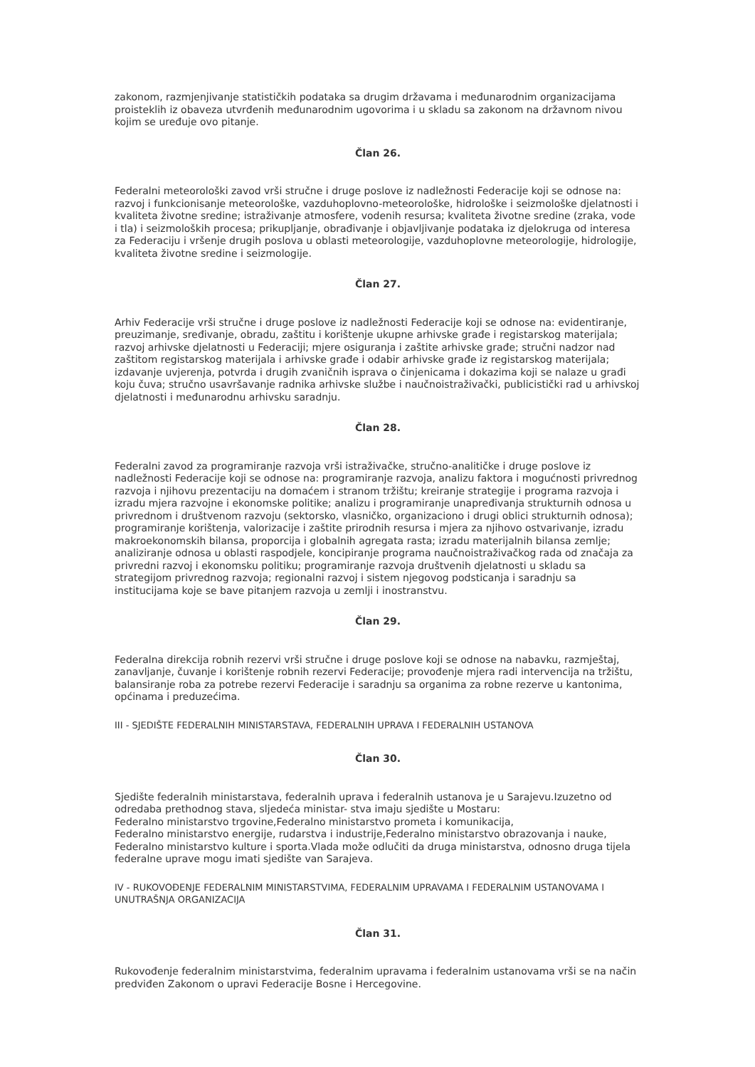zakonom, razmjenjivanje statističkih podataka sa drugim državama i međunarodnim organizacijama proisteklih iz obaveza utvrđenih međunarodnim ugovorima i u skladu sa zakonom na državnom nivou kojim se uređuje ovo pitanje.
Član 26.
Federalni meteorološki zavod vrši stručne i druge poslove iz nadležnosti Federacije koji se odnose na: razvoj i funkcionisanje meteorološke, vazduhoplovno-meteorološke, hidrološke i seizmološke djelatnosti i kvaliteta životne sredine; istraživanje atmosfere, vodenih resursa; kvaliteta životne sredine (zraka, vode i tla) i seizmoloških procesa; prikupljanje, obrađivanje i objavljivanje podataka iz djelokruga od interesa za Federaciju i vršenje drugih poslova u oblasti meteorologije, vazduhoplovne meteorologije, hidrologije, kvaliteta životne sredine i seizmologije.
Član 27.
Arhiv Federacije vrši stručne i druge poslove iz nadležnosti Federacije koji se odnose na: evidentiranje, preuzimanje, sređivanje, obradu, zaštitu i korištenje ukupne arhivske građe i registarskog materijala; razvoj arhivske djelatnosti u Federaciji; mjere osiguranja i zaštite arhivske građe; stručni nadzor nad zaštitom registarskog materijala i arhivske građe i odabir arhivske građe iz registarskog materijala; izdavanje uvjerenja, potvrda i drugih zvaničnih isprava o činjenicama i dokazima koji se nalaze u građi koju čuva; stručno usavršavanje radnika arhivske službe i naučnoistraživački, publicistički rad u arhivskoj djelatnosti i međunarodnu arhivsku saradnju.
Član 28.
Federalni zavod za programiranje razvoja vrši istraživačke, stručno-analitičke i druge poslove iz nadležnosti Federacije koji se odnose na: programiranje razvoja, analizu faktora i mogućnosti privrednog razvoja i njihovu prezentaciju na domaćem i stranom tržištu; kreiranje strategije i programa razvoja i izradu mjera razvojne i ekonomske politike; analizu i programiranje unapređivanja strukturnih odnosa u privrednom i društvenom razvoju (sektorsko, vlasničko, organizaciono i drugi oblici strukturnih odnosa); programiranje korištenja, valorizacije i zaštite prirodnih resursa i mjera za njihovo ostvarivanje, izradu makroekonomskih bilansa, proporcija i globalnih agregata rasta; izradu materijalnih bilansa zemlje; analiziranje odnosa u oblasti raspodjele, koncipiranje programa naučnoistraživačkog rada od značaja za privredni razvoj i ekonomsku politiku; programiranje razvoja društvenih djelatnosti u skladu sa strategijom privrednog razvoja; regionalni razvoj i sistem njegovog podsticanja i saradnju sa institucijama koje se bave pitanjem razvoja u zemlji i inostranstvu.
Član 29.
Federalna direkcija robnih rezervi vrši stručne i druge poslove koji se odnose na nabavku, razmještaj, zanavljanje, čuvanje i korištenje robnih rezervi Federacije; provođenje mjera radi intervencija na tržištu, balansiranje roba za potrebe rezervi Federacije i saradnju sa organima za robne rezerve u kantonima, općinama i preduzećima.
III - SJEDIŠTE FEDERALNIH MINISTARSTAVA, FEDERALNIH UPRAVA I FEDERALNIH USTANOVA
Član 30.
Sjedište federalnih ministarstava, federalnih uprava i federalnih ustanova je u Sarajevu.Izuzetno od odredaba prethodnog stava, sljedeća ministar- stva imaju sjedište u Mostaru:
Federalno ministarstvo trgovine,Federalno ministarstvo prometa i komunikacija,
Federalno ministarstvo energije, rudarstva i industrije,Federalno ministarstvo obrazovanja i nauke, Federalno ministarstvo kulture i sporta.Vlada može odlučiti da druga ministarstva, odnosno druga tijela federalne uprave mogu imati sjedište van Sarajeva.
IV - RUKOVOĐENJE FEDERALNIM MINISTARSTVIMA, FEDERALNIM UPRAVAMA I FEDERALNIM USTANOVAMA I UNUTRAŠNJA ORGANIZACIJA
Član 31.
Rukovođenje federalnim ministarstvima, federalnim upravama i federalnim ustanovama vrši se na način predviđen Zakonom o upravi Federacije Bosne i Hercegovine.